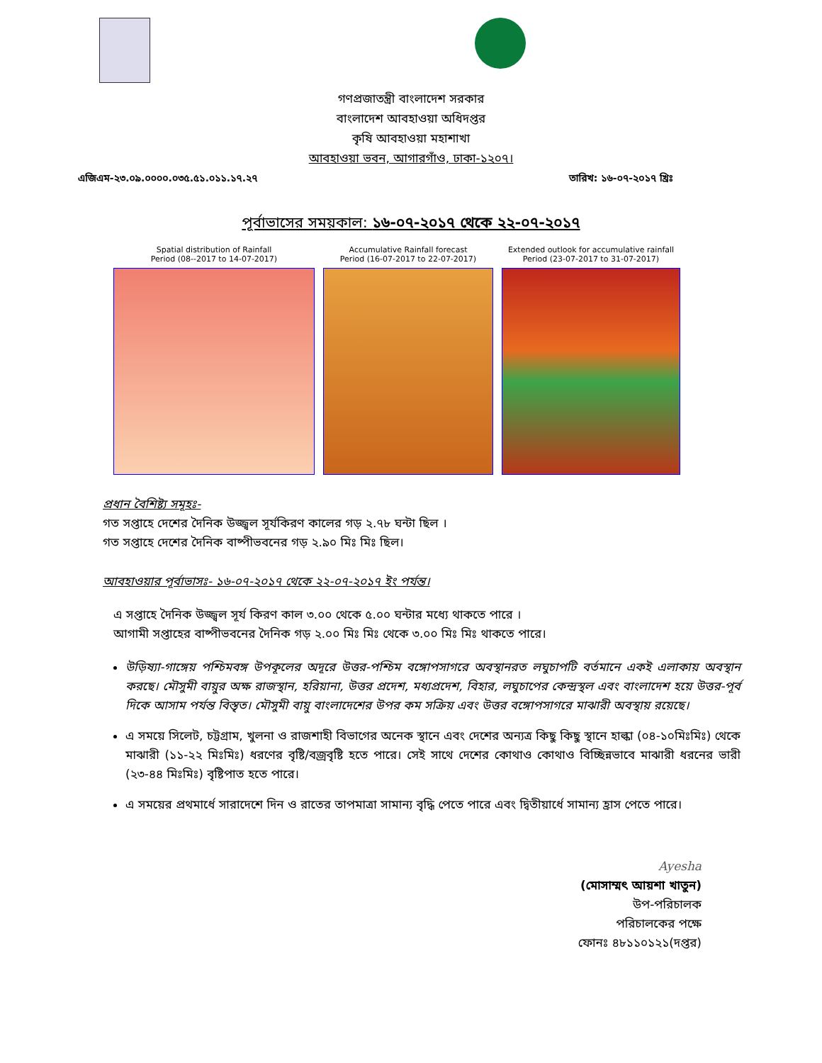গণপ্রজাতন্ত্রী বাংলাদেশ সরকার
বাংলাদেশ আবহাওয়া অধিদপ্তর
কৃষি আবহাওয়া মহাশাখা
আবহাওয়া ভবন, আগারগাঁও, ঢাকা-১২০৭।
এজিএম-২৩.০৯.০০০০.০৩৫.৫১.০১১.১৭.২৭ তারিখ: ১৬-০৭-২০১৭ খ্রিঃ
পূর্বাভাসের সময়কাল: ১৬-০৭-২০১৭ থেকে ২২-০৭-২০১৭
Spatial distribution of Rainfall
Period (08--2017 to 14-07-2017)
Accumulative Rainfall forecast
Period (16-07-2017 to 22-07-2017)
Extended outlook for accumulative rainfall
Period (23-07-2017 to 31-07-2017)
প্রধান বৈশিষ্ট্য সমূহঃ-
গত সপ্তাহে দেশের দৈনিক উজ্জ্বল সূর্যকিরণ কালের গড় ২.৭৮ ঘন্টা ছিল ।
গত সপ্তাহে দেশের দৈনিক বাষ্পীভবনের গড় ২.৯০ মিঃ মিঃ ছিল।
আবহাওয়ার পূর্বাভাসঃ- ১৬-০৭-২০১৭ থেকে ২২-০৭-২০১৭ ইং পর্যন্ত।
এ সপ্তাহে দৈনিক উজ্জ্বল সূর্য কিরণ কাল ৩.০০ থেকে ৫.০০ ঘন্টার মধ্যে থাকতে পারে ।
আগামী সপ্তাহের বাষ্পীভবনের দৈনিক গড় ২.০০ মিঃ মিঃ থেকে ৩.০০ মিঃ মিঃ থাকতে পারে।
উড়িষ্যা-গাঙ্গেয় পশ্চিমবঙ্গ উপকূলের অদূরে উত্তর-পশ্চিম বঙ্গোপসাগরে অবস্থানরত লঘুচাপটি বর্তমানে একই এলাকায় অবস্থান করছে। মৌসুমী বায়ুর অক্ষ রাজস্থান, হরিয়ানা, উত্তর প্রদেশ, মধ্যপ্রদেশ, বিহার, লঘুচাপের কেন্দ্রস্থল এবং বাংলাদেশ হয়ে উত্তর-পূর্ব দিকে আসাম পর্যন্ত বিস্তৃত। মৌসুমী বায়ু বাংলাদেশের উপর কম সক্রিয় এবং উত্তর বঙ্গোপসাগরে মাঝারী অবস্থায় রয়েছে।
এ সময়ে সিলেট, চট্টগ্রাম, খুলনা ও রাজশাহী বিভাগের অনেক স্থানে এবং দেশের অন্যত্র কিছু কিছু স্থানে হাল্কা (০৪-১০মিঃমিঃ) থেকে মাঝারী (১১-২২ মিঃমিঃ) ধরণের বৃষ্টি/বজ্রবৃষ্টি হতে পারে। সেই সাথে দেশের কোথাও কোথাও বিচ্ছিন্নভাবে মাঝারী ধরনের ভারী (২৩-৪৪ মিঃমিঃ) বৃষ্টিপাত হতে পারে।
এ সময়ের প্রথমার্ধে সারাদেশে দিন ও রাতের তাপমাত্রা সামান্য বৃদ্ধি পেতে পারে এবং দ্বিতীয়ার্ধে সামান্য হ্রাস পেতে পারে।
Ayesha
(মোসাম্মৎ আয়শা খাতুন)
উপ-পরিচালক
পরিচালকের পক্ষে
ফোনঃ ৪৮১১০১২১(দপ্তর)